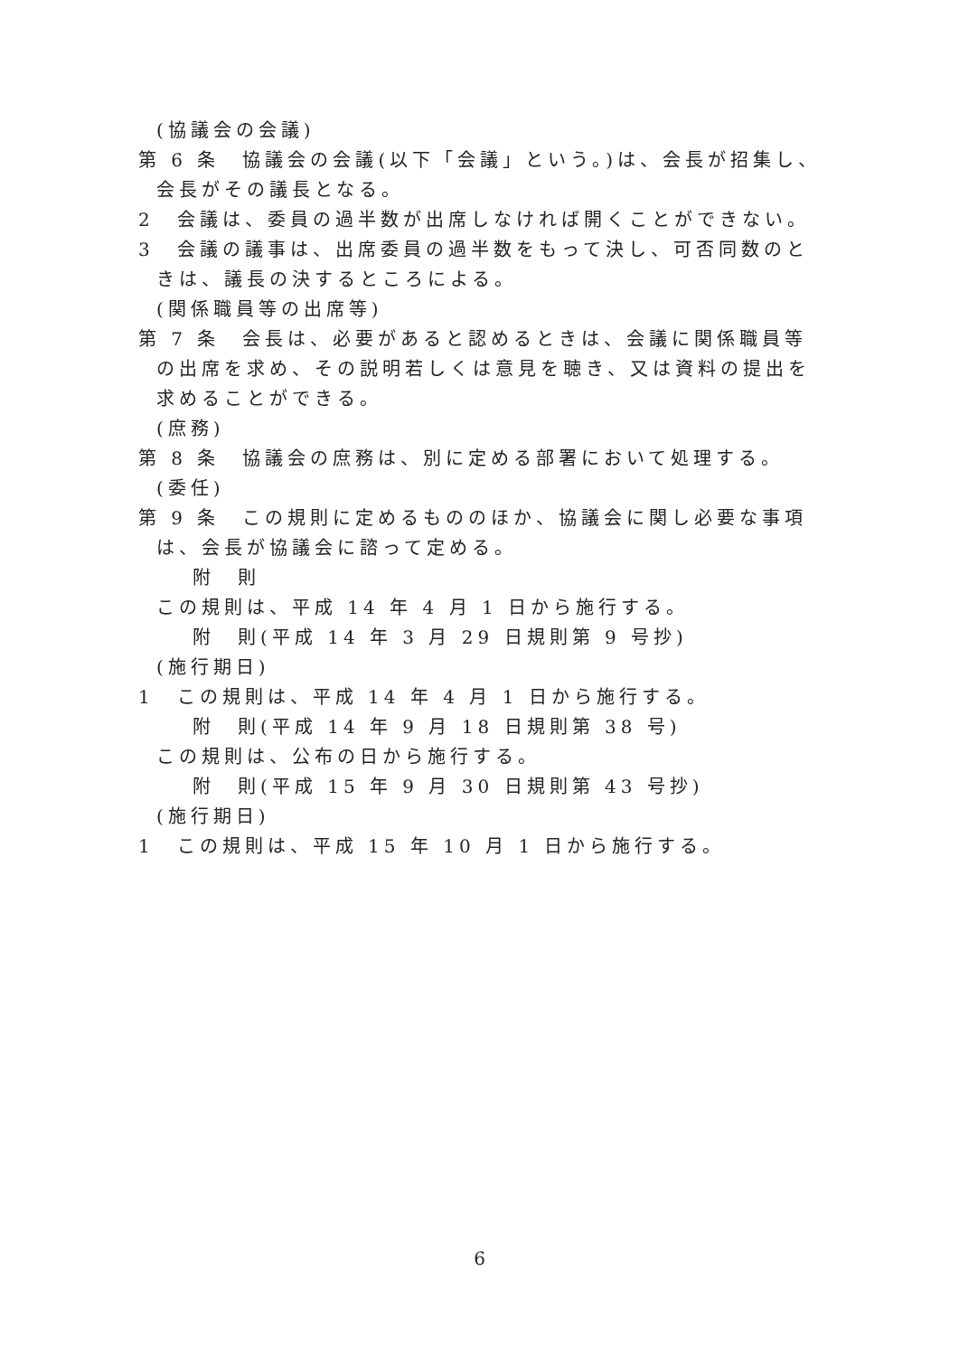(協議会の会議)
第 6 条　協議会の会議(以下「会議」という。)は、会長が招集し、会長がその議長となる。
2　会議は、委員の過半数が出席しなければ開くことができない。
3　会議の議事は、出席委員の過半数をもって決し、可否同数のときは、議長の決するところによる。
(関係職員等の出席等)
第 7 条　会長は、必要があると認めるときは、会議に関係職員等の出席を求め、その説明若しくは意見を聴き、又は資料の提出を求めることができる。
(庶務)
第 8 条　協議会の庶務は、別に定める部署において処理する。
(委任)
第 9 条　この規則に定めるもののほか、協議会に関し必要な事項は、会長が協議会に諮って定める。
附　則
この規則は、平成 14 年 4 月 1 日から施行する。
附　則(平成 14 年 3 月 29 日規則第 9 号抄)
(施行期日)
1　この規則は、平成 14 年 4 月 1 日から施行する。
附　則(平成 14 年 9 月 18 日規則第 38 号)
この規則は、公布の日から施行する。
附　則(平成 15 年 9 月 30 日規則第 43 号抄)
(施行期日)
1　この規則は、平成 15 年 10 月 1 日から施行する。
6